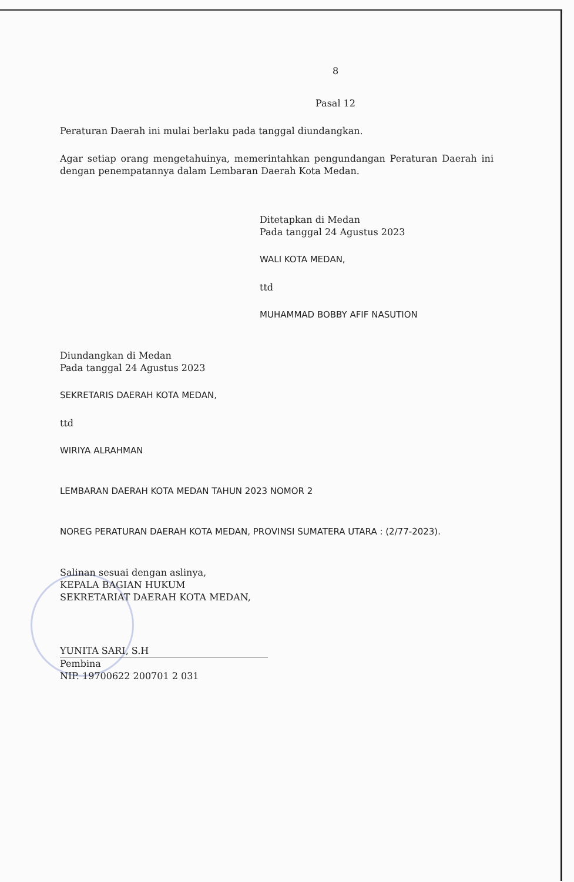8
Pasal 12
Peraturan Daerah ini mulai berlaku pada tanggal diundangkan.
Agar setiap orang mengetahuinya, memerintahkan pengundangan Peraturan Daerah ini dengan penempatannya dalam Lembaran Daerah Kota Medan.
Ditetapkan di Medan
Pada tanggal 24 Agustus 2023
WALI KOTA MEDAN,
ttd
MUHAMMAD BOBBY AFIF NASUTION
Diundangkan di Medan
Pada tanggal 24 Agustus 2023
SEKRETARIS DAERAH KOTA MEDAN,
ttd
WIRIYA ALRAHMAN
LEMBARAN DAERAH KOTA MEDAN TAHUN 2023 NOMOR 2
NOREG PERATURAN DAERAH KOTA MEDAN, PROVINSI SUMATERA UTARA : (2/77-2023).
Salinan sesuai dengan aslinya,
KEPALA BAGIAN HUKUM
SEKRETARIAT DAERAH KOTA MEDAN,
YUNITA SARI, S.H
Pembina
NIP. 19700622 200701 2 031